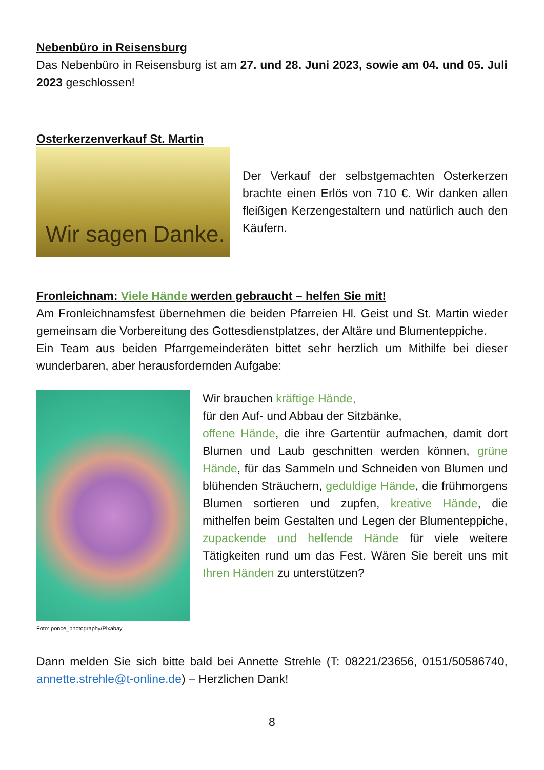Nebenbüro in Reisensburg
Das Nebenbüro in Reisensburg ist am 27. und 28. Juni 2023, sowie am 04. und 05. Juli 2023 geschlossen!
Osterkerzenverkauf St. Martin
Wir sagen Danke.
Der Verkauf der selbstgemachten Osterkerzen brachte einen Erlös von 710 €. Wir danken allen fleißigen Kerzengestaltern und natürlich auch den Käufern.
Fronleichnam: Viele Hände werden gebraucht – helfen Sie mit!
Am Fronleichnamsfest übernehmen die beiden Pfarreien Hl. Geist und St. Martin wieder gemeinsam die Vorbereitung des Gottesdienstplatzes, der Altäre und Blumenteppiche.
Ein Team aus beiden Pfarrgemeinderäten bittet sehr herzlich um Mithilfe bei dieser wunderbaren, aber herausfordernden Aufgabe:
Foto: ponce_photography/Pixabay
Wir brauchen kräftige Hände,
für den Auf- und Abbau der Sitzbänke,
offene Hände, die ihre Gartentür aufmachen, damit dort Blumen und Laub geschnitten werden können, grüne Hände, für das Sammeln und Schneiden von Blumen und blühenden Sträuchern, geduldige Hände, die frühmorgens Blumen sortieren und zupfen, kreative Hände, die mithelfen beim Gestalten und Legen der Blumenteppiche, zupackende und helfende Hände für viele weitere Tätigkeiten rund um das Fest. Wären Sie bereit uns mit Ihren Händen zu unterstützen?
Dann melden Sie sich bitte bald bei Annette Strehle (T: 08221/23656, 0151/50586740, annette.strehle@t-online.de) – Herzlichen Dank!
8